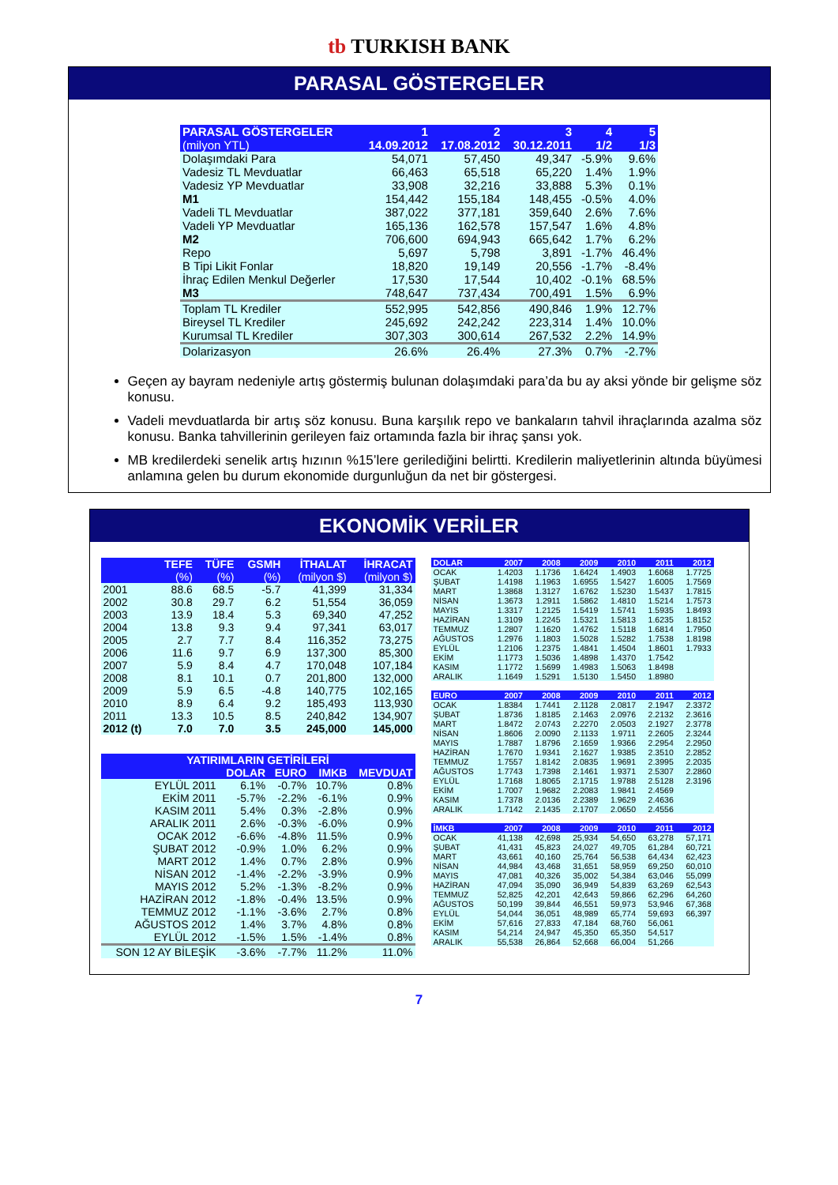tb TURKISH BANK
PARASAL GÖSTERGELER
| PARASAL GÖSTERGELER | 1 | 2 | 3 | 4 | 5 |
| --- | --- | --- | --- | --- | --- |
| (milyon YTL) | 14.09.2012 | 17.08.2012 | 30.12.2011 | 1/2 | 1/3 |
| Dolaşımdaki Para | 54,071 | 57,450 | 49,347 | -5.9% | 9.6% |
| Vadesiz TL Mevduatlar | 66,463 | 65,518 | 65,220 | 1.4% | 1.9% |
| Vadesiz YP Mevduatlar | 33,908 | 32,216 | 33,888 | 5.3% | 0.1% |
| M1 | 154,442 | 155,184 | 148,455 | -0.5% | 4.0% |
| Vadeli TL Mevduatlar | 387,022 | 377,181 | 359,640 | 2.6% | 7.6% |
| Vadeli YP Mevduatlar | 165,136 | 162,578 | 157,547 | 1.6% | 4.8% |
| M2 | 706,600 | 694,943 | 665,642 | 1.7% | 6.2% |
| Repo | 5,697 | 5,798 | 3,891 | -1.7% | 46.4% |
| B Tipi Likit Fonlar | 18,820 | 19,149 | 20,556 | -1.7% | -8.4% |
| İhraç Edilen Menkul Değerler | 17,530 | 17,544 | 10,402 | -0.1% | 68.5% |
| M3 | 748,647 | 737,434 | 700,491 | 1.5% | 6.9% |
| Toplam TL Krediler | 552,995 | 542,856 | 490,846 | 1.9% | 12.7% |
| Bireysel TL Krediler | 245,692 | 242,242 | 223,314 | 1.4% | 10.0% |
| Kurumsal TL Krediler | 307,303 | 300,614 | 267,532 | 2.2% | 14.9% |
| Dolarizasyon | 26.6% | 26.4% | 27.3% | 0.7% | -2.7% |
Geçen ay bayram nedeniyle artış göstermiş bulunan dolaşımdaki para’da bu ay aksi yönde bir gelişme söz konusu.
Vadeli mevduatlarda bir artış söz konusu. Buna karşılık repo ve bankaların tahvil ihraçlarında azalma söz konusu. Banka tahvillerinin gerileyen faiz ortamında fazla bir ihraç şansı yok.
MB kredilerdeki senelik artış hızının %15’lere gerilediğini belirtti. Kredilerin maliyetlerinin altında büyümesi anlamına gelen bu durum ekonomide durgunluğun da net bir göstergesi.
EKONOMİK VERİLER
| | TEFE | TÜFE | GSMH | İTHALAT | İHRACAT |
| --- | --- | --- | --- | --- | --- |
| | (%) | (%) | (%) | (milyon $) | (milyon $) |
| 2001 | 88.6 | 68.5 | -5.7 | 41,399 | 31,334 |
| 2002 | 30.8 | 29.7 | 6.2 | 51,554 | 36,059 |
| 2003 | 13.9 | 18.4 | 5.3 | 69,340 | 47,252 |
| 2004 | 13.8 | 9.3 | 9.4 | 97,341 | 63,017 |
| 2005 | 2.7 | 7.7 | 8.4 | 116,352 | 73,275 |
| 2006 | 11.6 | 9.7 | 6.9 | 137,300 | 85,300 |
| 2007 | 5.9 | 8.4 | 4.7 | 170,048 | 107,184 |
| 2008 | 8.1 | 10.1 | 0.7 | 201,800 | 132,000 |
| 2009 | 5.9 | 6.5 | -4.8 | 140,775 | 102,165 |
| 2010 | 8.9 | 6.4 | 9.2 | 185,493 | 113,930 |
| 2011 | 13.3 | 10.5 | 8.5 | 240,842 | 134,907 |
| 2012 (t) | 7.0 | 7.0 | 3.5 | 245,000 | 145,000 |
| YATIRIMLARIN GETİRİLERİ | | | | |
| --- | --- | --- | --- | --- |
| | DOLAR | EURO | IMKB | MEVDUAT |
| EYLÜL 2011 | 6.1% | -0.7% | 10.7% | 0.8% |
| EKİM 2011 | -5.7% | -2.2% | -6.1% | 0.9% |
| KASIM 2011 | 5.4% | 0.3% | -2.8% | 0.9% |
| ARALIK 2011 | 2.6% | -0.3% | -6.0% | 0.9% |
| OCAK 2012 | -6.6% | -4.8% | 11.5% | 0.9% |
| ŞUBAT 2012 | -0.9% | 1.0% | 6.2% | 0.9% |
| MART 2012 | 1.4% | 0.7% | 2.8% | 0.9% |
| NİSAN 2012 | -1.4% | -2.2% | -3.9% | 0.9% |
| MAYIS 2012 | 5.2% | -1.3% | -8.2% | 0.9% |
| HAZİRAN 2012 | -1.8% | -0.4% | 13.5% | 0.9% |
| TEMMUZ 2012 | -1.1% | -3.6% | 2.7% | 0.8% |
| AĞUSTOS 2012 | 1.4% | 3.7% | 4.8% | 0.8% |
| EYLÜL 2012 | -1.5% | 1.5% | -1.4% | 0.8% |
| SON 12 AY BİLEŞİK | -3.6% | -7.7% | 11.2% | 11.0% |
| DOLAR | 2007 | 2008 | 2009 | 2010 | 2011 | 2012 |
| --- | --- | --- | --- | --- | --- | --- |
| OCAK | 1.4203 | 1.1736 | 1.6424 | 1.4903 | 1.6068 | 1.7725 |
| ŞUBAT | 1.4198 | 1.1963 | 1.6955 | 1.5427 | 1.6005 | 1.7569 |
| MART | 1.3868 | 1.3127 | 1.6762 | 1.5230 | 1.5437 | 1.7815 |
| NİSAN | 1.3673 | 1.2911 | 1.5862 | 1.4810 | 1.5214 | 1.7573 |
| MAYIS | 1.3317 | 1.2125 | 1.5419 | 1.5741 | 1.5935 | 1.8493 |
| HAZİRAN | 1.3109 | 1.2245 | 1.5321 | 1.5813 | 1.6235 | 1.8152 |
| TEMMUZ | 1.2807 | 1.1620 | 1.4762 | 1.5118 | 1.6814 | 1.7950 |
| AĞUSTOS | 1.2976 | 1.1803 | 1.5028 | 1.5282 | 1.7538 | 1.8198 |
| EYLÜL | 1.2106 | 1.2375 | 1.4841 | 1.4504 | 1.8601 | 1.7933 |
| EKİM | 1.1773 | 1.5036 | 1.4898 | 1.4370 | 1.7542 | |
| KASIM | 1.1772 | 1.5699 | 1.4983 | 1.5063 | 1.8498 | |
| ARALIK | 1.1649 | 1.5291 | 1.5130 | 1.5450 | 1.8980 | |
| EURO | 2007 | 2008 | 2009 | 2010 | 2011 | 2012 |
| --- | --- | --- | --- | --- | --- | --- |
| OCAK | 1.8384 | 1.7441 | 2.1128 | 2.0817 | 2.1947 | 2.3372 |
| ŞUBAT | 1.8736 | 1.8185 | 2.1463 | 2.0976 | 2.2132 | 2.3616 |
| MART | 1.8472 | 2.0743 | 2.2270 | 2.0503 | 2.1927 | 2.3778 |
| NİSAN | 1.8606 | 2.0090 | 2.1133 | 1.9711 | 2.2605 | 2.3244 |
| MAYIS | 1.7887 | 1.8796 | 2.1659 | 1.9366 | 2.2954 | 2.2950 |
| HAZİRAN | 1.7670 | 1.9341 | 2.1627 | 1.9385 | 2.3510 | 2.2852 |
| TEMMUZ | 1.7557 | 1.8142 | 2.0835 | 1.9691 | 2.3995 | 2.2035 |
| AĞUSTOS | 1.7743 | 1.7398 | 2.1461 | 1.9371 | 2.5307 | 2.2860 |
| EYLÜL | 1.7168 | 1.8065 | 2.1715 | 1.9788 | 2.5128 | 2.3196 |
| EKİM | 1.7007 | 1.9682 | 2.2083 | 1.9841 | 2.4569 | |
| KASIM | 1.7378 | 2.0136 | 2.2389 | 1.9629 | 2.4636 | |
| ARALIK | 1.7142 | 2.1435 | 2.1707 | 2.0650 | 2.4556 | |
| İMKB | 2007 | 2008 | 2009 | 2010 | 2011 | 2012 |
| --- | --- | --- | --- | --- | --- | --- |
| OCAK | 41,138 | 42,698 | 25,934 | 54,650 | 63,278 | 57,171 |
| ŞUBAT | 41,431 | 45,823 | 24,027 | 49,705 | 61,284 | 60,721 |
| MART | 43,661 | 40,160 | 25,764 | 56,538 | 64,434 | 62,423 |
| NİSAN | 44,984 | 43,468 | 31,651 | 58,959 | 69,250 | 60,010 |
| MAYIS | 47,081 | 40,326 | 35,002 | 54,384 | 63,046 | 55,099 |
| HAZİRAN | 47,094 | 35,090 | 36,949 | 54,839 | 63,269 | 62,543 |
| TEMMUZ | 52,825 | 42,201 | 42,643 | 59,866 | 62,296 | 64,260 |
| AĞUSTOS | 50,199 | 39,844 | 46,551 | 59,973 | 53,946 | 67,368 |
| EYLÜL | 54,044 | 36,051 | 48,989 | 65,774 | 59,693 | 66,397 |
| EKİM | 57,616 | 27,833 | 47,184 | 68,760 | 56,061 | |
| KASIM | 54,214 | 24,947 | 45,350 | 65,350 | 54,517 | |
| ARALIK | 55,538 | 26,864 | 52,668 | 66,004 | 51,266 | |
7